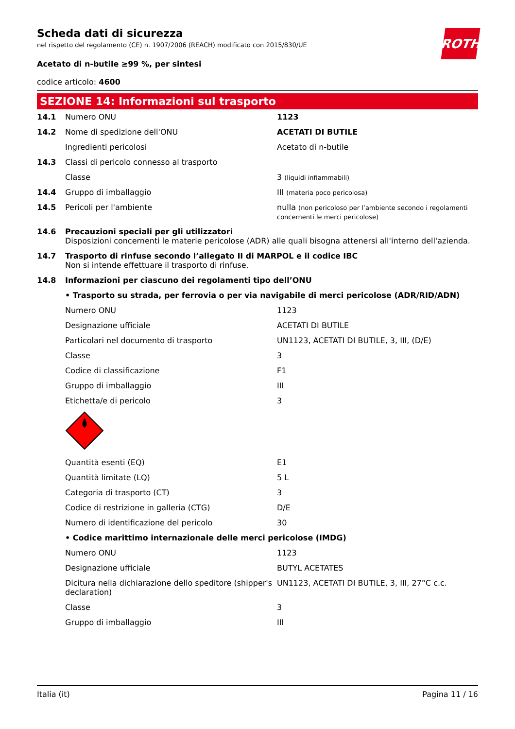ROTH
Scheda dati di sicurezza
nel rispetto del regolamento (CE) n. 1907/2006 (REACH) modificato con 2015/830/UE
Acetato di n-butile ≥99 %, per sintesi
codice articolo: 4600
SEZIONE 14: Informazioni sul trasporto
| 14.1 | Numero ONU | 1123 |
| 14.2 | Nome di spedizione dell'ONU | ACETATI DI BUTILE |
| | Ingredienti pericolosi | Acetato di n-butile |
| 14.3 | Classi di pericolo connesso al trasporto | |
| | Classe | 3 (liquidi infiammabili) |
| 14.4 | Gruppo di imballaggio | III (materia poco pericolosa) |
| 14.5 | Pericoli per l'ambiente | nulla (non pericoloso per l’ambiente secondo i regolamenti concernenti le merci pericolose) |
| 14.6 | Precauzioni speciali per gli utilizzatori Disposizioni concernenti le materie pericolose (ADR) alle quali bisogna attenersi all'interno dell'azienda. | |
| 14.7 | Trasporto di rinfuse secondo l’allegato II di MARPOL e il codice IBC Non si intende effettuare il trasporto di rinfuse. | |
| 14.8 | Informazioni per ciascuno dei regolamenti tipo dell’ONU | |
| | • Trasporto su strada, per ferrovia o per via navigabile di merci pericolose (ADR/RID/ADN) | |
| | Numero ONU | 1123 |
| | Designazione ufficiale | ACETATI DI BUTILE |
| | Particolari nel documento di trasporto | UN1123, ACETATI DI BUTILE, 3, III, (D/E) |
| | Classe | 3 |
| | Codice di classificazione | F1 |
| | Gruppo di imballaggio | III |
| | Etichetta/e di pericolo | 3 |
| | 3 | |
| | Quantità esenti (EQ) | E1 |
| | Quantità limitate (LQ) | 5 L |
| | Categoria di trasporto (CT) | 3 |
| | Codice di restrizione in galleria (CTG) | D/E |
| | Numero di identificazione del pericolo | 30 |
| | • Codice marittimo internazionale delle merci pericolose (IMDG) | |
| | Numero ONU | 1123 |
| | Designazione ufficiale | BUTYL ACETATES |
| | Dicitura nella dichiarazione dello speditore (shipper's declaration) | UN1123, ACETATI DI BUTILE, 3, III, 27°C c.c. |
| | Classe | 3 |
| | Gruppo di imballaggio | III |
Italia (it) Pagina 11 / 16